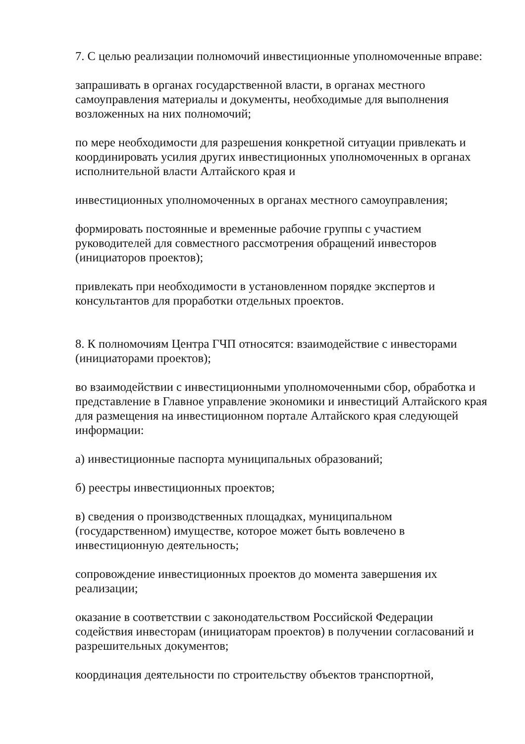7. С целью реализации полномочий инвестиционные уполномоченные вправе:
запрашивать в органах государственной власти, в органах местного самоуправления материалы и документы, необходимые для выполнения возложенных на них полномочий;
по мере необходимости для разрешения конкретной ситуации привлекать и координировать усилия других инвестиционных уполномоченных в органах исполнительной власти Алтайского края и
инвестиционных уполномоченных в органах местного самоуправления;
формировать постоянные и временные рабочие группы с участием руководителей для совместного рассмотрения обращений инвесторов (инициаторов проектов);
привлекать при необходимости в установленном порядке экспертов и консультантов для проработки отдельных проектов.
8. К полномочиям Центра ГЧП относятся: взаимодействие с инвесторами (инициаторами проектов);
во взаимодействии с инвестиционными уполномоченными сбор, обработка и представление в Главное управление экономики и инвестиций Алтайского края для размещения на инвестиционном портале Алтайского края следующей информации:
а) инвестиционные паспорта муниципальных образований;
б) реестры инвестиционных проектов;
в) сведения о производственных площадках, муниципальном (государственном) имуществе, которое может быть вовлечено в инвестиционную деятельность;
сопровождение инвестиционных проектов до момента завершения их реализации;
оказание в соответствии с законодательством Российской Федерации содействия инвесторам (инициаторам проектов) в получении согласований и разрешительных документов;
координация деятельности по строительству объектов транспортной,